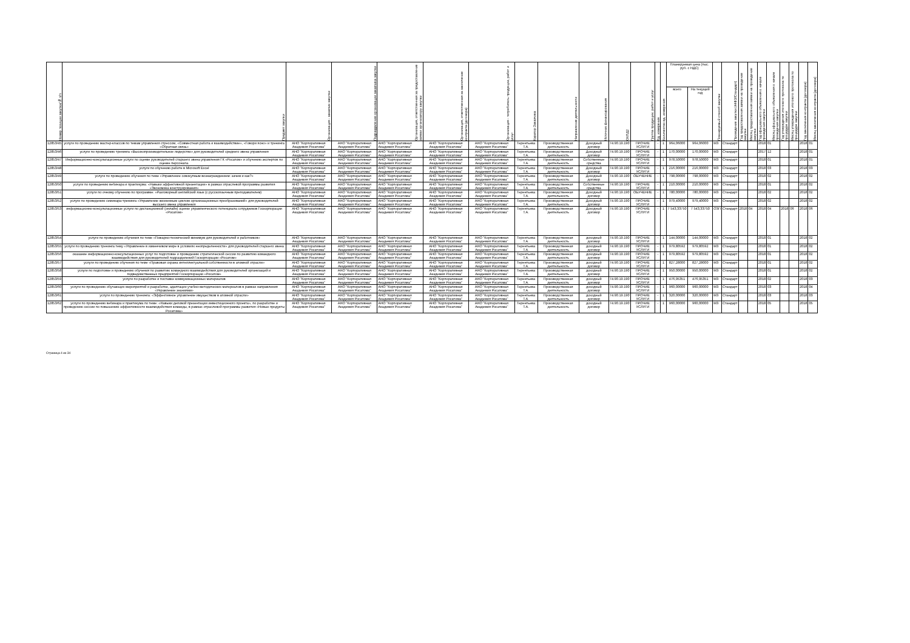| Номер позиции закупки/№ п/п | Предмет закупки | Организация - заказчик закупки | Подразделение организации заказчика закупки | Организация, ответственная за предоставление заявки организатору закупки | Организация, ответственная за заключение контракта (договора) | Организация - потребитель продукции, работ и услуг | Куратор Заказчика | Направление деятельности | Источник финансирования | ОКПД2 | Группа продукции, работ и услуг | Ед. измерения | Количество ед. измерения | Планируемая цена (тыс. руб. с НДС) | | Планируемый способ закупки | Проведение закупки (44ФЗ/Стандарт) | Год предоставления заявки на проведение закупки | Месяц предоставления заявки на проведение закупки | Год официального объявления о начале проведения закупки | Месяц официального объявления о начале проведения закупки | Год утверждения итогового протокола по процедуре закупки | Месяц утверждения итогового протокола по процедуре закупки | Год заключения контракта (договора) | Месяц заключения контракта (договора) |
| --- | --- | --- | --- | --- | --- | --- | --- | --- | --- | --- | --- | --- | --- | --- | --- | --- | --- | --- | --- | --- | --- | --- | --- | --- | --- |
| | | | | | | | | | | | | | | всего | На текущий год | | | | | | | | | | |
| 12853/45 | услуги по проведению мастер-классов по темам управления стрессом, «Совместная работа и взаимодействие», «Говори ясно» и тренинга «Обратная связь» | АНО "Корпоративная Академия Росатома" | АНО "Корпоративная Академия Росатома" | АНО "Корпоративная Академия Росатома" | АНО "Корпоративная Академия Росатома" | АНО "Корпоративная Академия Росатома" | Терентьева Т.А. | Производственная деятельность | Доходный договор | 74.90.19.190 | ПРОЧИЕ УСЛУГИ | - | 1 | 964,06000 | 964,06000 | МЗ | Стандарт | | | 2018 | 01 | | | 2018 | 01 |
| 12853/46 | услуги по проведению тренинга «Высокопроизводительное лидерство» для руководителей среднего звена управления | АНО "Корпоративная Академия Росатома" | АНО "Корпоративная Академия Росатома" | АНО "Корпоративная Академия Росатома" | АНО "Корпоративная Академия Росатома" | АНО "Корпоративная Академия Росатома" | Терентьева Т.А. | Производственная деятельность | Доходный договор | 74.90.19.190 | ПРОЧИЕ УСЛУГИ | - | 1 | 170,00000 | 170,00000 | МЗ | Стандарт | | | 2017 | 12 | | | 2018 | 01 |
| 12853/47 | Информационно-консультационные услуги по оценке руководителей старшего звена управления ГК «Росатом» и обучению экспертов по оценке персонала. | АНО "Корпоративная Академия Росатома" | АНО "Корпоративная Академия Росатома" | АНО "Корпоративная Академия Росатома" | АНО "Корпоративная Академия Росатома" | АНО "Корпоративная Академия Росатома" | Терентьева Т.А. | Производственная деятельность | Собственные средства | 74.90.19.190 | ПРОЧИЕ УСЛУГИ | - | 1 | 978,50000 | 978,50000 | МЗ | Стандарт | | | 2018 | 01 | | | 2018 | 01 |
| 12853/48 | услуги по обучению работе в Microsoft Excel | АНО "Корпоративная Академия Росатома" | АНО "Корпоративная Академия Росатома" | АНО "Корпоративная Академия Росатома" | АНО "Корпоративная Академия Росатома" | АНО "Корпоративная Академия Росатома" | Терентьева Т.А. | Производственная деятельность | Доходный договор | 74.90.19.190 | ПРОЧИЕ УСЛУГИ | - | 1 | 216,00000 | 216,00000 | МЗ | Стандарт | | | 2018 | 03 | | | 2018 | 03 |
| 12853/49 | услуги по проведению обучения по теме «Управление совокупным вознаграждением: зачем и как?» | АНО "Корпоративная Академия Росатома" | АНО "Корпоративная Академия Росатома" | АНО "Корпоративная Академия Росатома" | АНО "Корпоративная Академия Росатома" | АНО "Корпоративная Академия Росатома" | Терентьева Т.А. | Производственная деятельность | Доходный договор | 74.90.19.190 | ОБУЧЕНИЕ | - | 1 | 798,00000 | 798,00000 | МЗ | Стандарт | | | 2018 | 02 | | | 2018 | 02 |
| 12853/50 | услуги по проведению вебинара и практикума: «Навыки эффективной презентации» в рамках отраслевой программы развития «Экономика конструирования» | АНО "Корпоративная Академия Росатома" | АНО "Корпоративная Академия Росатома" | АНО "Корпоративная Академия Росатома" | АНО "Корпоративная Академия Росатома" | АНО "Корпоративная Академия Росатома" | Терентьева Т.А. | Производственная деятельность | Собственные средства | 74.90.19.190 | ПРОЧИЕ УСЛУГИ | - | 1 | 210,00000 | 210,00000 | МЗ | Стандарт | | | 2018 | 01 | | | 2018 | 02 |
| 12853/51 | услуги по очному обучению по программе: «Разговорный английский язык (с русскоязычным преподавателем) | АНО "Корпоративная Академия Росатома" | АНО "Корпоративная Академия Росатома" | АНО "Корпоративная Академия Росатома" | АНО "Корпоративная Академия Росатома" | АНО "Корпоративная Академия Росатома" | Терентьева Т.А. | Производственная деятельность | Доходный договор | 74.90.19.190 | ОБУЧЕНИЕ | - | 1 | 780,00000 | 780,00000 | МЗ | Стандарт | | | 2018 | 02 | | | 2018 | 02 |
| 12853/52 | услуги по проведению семинара-тренинга «Управление жизненным циклом организационных преобразований» для руководителей высшего звена управления | АНО "Корпоративная Академия Росатома" | АНО "Корпоративная Академия Росатома" | АНО "Корпоративная Академия Росатома" | АНО "Корпоративная Академия Росатома" | АНО "Корпоративная Академия Росатома" | Терентьева Т.А. | Производственная деятельность | Доходный договор | 74.90.19.190 | ПРОЧИЕ УСЛУГИ | - | 1 | 979,40000 | 979,40000 | МЗ | Стандарт | | | 2018 | 02 | | | 2018 | 02 |
| 12853/53 | информационно-консультационные услуги по дистанционной (онлайн) оценке управленческого потенциала сотрудников Госкорпорации «Росатом» | АНО "Корпоративная Академия Росатома" | АНО "Корпоративная Академия Росатома" | АНО "Корпоративная Академия Росатома" | АНО "Корпоративная Академия Росатома" | АНО "Корпоративная Академия Росатома" | Терентьева Т.А. | Производственная деятельность | Доходный договор | 74.90.19.190 | ПРОЧИЕ УСЛУГИ | - | 1 | 7 543,33750 | 7 543,33750 | ОЗП | Стандарт | 2018 | 04 | 2018 | 04 | 2018 | 06 | 2018 | 06 |
| 12853/54 | услуги по проведению обучения по теме «Пожарно-технический минимум для руководителей и работников» | АНО "Корпоративная Академия Росатома" | АНО "Корпоративная Академия Росатома" | АНО "Корпоративная Академия Росатома" | АНО "Корпоративная Академия Росатома" | АНО "Корпоративная Академия Росатома" | Терентьева Т.А. | Производственная деятельность | доходный договор | 74.90.19.190 | ПРОЧИЕ УСЛУГИ | - | 1 | 144,00000 | 144,00000 | МЗ | Стандарт | | | 2018 | 01 | | | 2018 | 02 |
| 12853/55 | услуги по проведению тренинга тему «Управление в изменчивом мире в условиях неопределенности» для руководителей старшего звена | АНО "Корпоративная Академия Росатома" | АНО "Корпоративная Академия Росатома" | АНО "Корпоративная Академия Росатома" | АНО "Корпоративная Академия Росатома" | АНО "Корпоративная Академия Росатома" | Терентьева Т.А. | Производственная деятельность | доходный договор | 74.90.19.190 | ПРОЧИЕ УСЛУГИ | - | 1 | 979,80592 | 979,80592 | МЗ | Стандарт | | | 2018 | 01 | | | 2018 | 02 |
| 12853/56 | оказание информационно-консультационных услуг по подготовке и проведению стратегической сессии по развитию командного взаимодействия для руководителей подразделений Госкорпорации «Росатом» | АНО "Корпоративная Академия Росатома" | АНО "Корпоративная Академия Росатома" | АНО "Корпоративная Академия Росатома" | АНО "Корпоративная Академия Росатома" | АНО "Корпоративная Академия Росатома" | Терентьева Т.А. | Производственная деятельность | доходный договор | 74.90.19.190 | ПРОЧИЕ УСЛУГИ | - | 1 | 979,80592 | 979,80592 | МЗ | Стандарт | | | 2018 | 01 | | | 2018 | 02 |
| 12853/57 | услуги по проведению обучения по теме «Правовая охрана интеллектуальной собственности в атомной отрасли» | АНО "Корпоративная Академия Росатома" | АНО "Корпоративная Академия Росатома" | АНО "Корпоративная Академия Росатома" | АНО "Корпоративная Академия Росатома" | АНО "Корпоративная Академия Росатома" | Терентьева Т.А. | Производственная деятельность | доходный договор | 74.90.19.190 | ПРОЧИЕ УСЛУГИ | - | 1 | 827,28000 | 827,28000 | МЗ | Стандарт | | | 2018 | 01 | | | 2018 | 02 |
| 12853/58 | услуги по подготовке и проведению обучения по развитию командного взаимодействия для руководителей организаций и подведомственных предприятий Госкорпорации «Росатом» | АНО "Корпоративная Академия Росатома" | АНО "Корпоративная Академия Росатома" | АНО "Корпоративная Академия Росатома" | АНО "Корпоративная Академия Росатома" | АНО "Корпоративная Академия Росатома" | Терентьева Т.А. | Производственная деятельность | доходный договор | 74.90.19.190 | ПРОЧИЕ УСЛУГИ | - | 1 | 950,00000 | 950,00000 | МЗ | Стандарт | | | 2018 | 01 | | | 2018 | 02 |
| 12853/59 | услуги по разработке и поставке коммуникационных материалов | АНО "Корпоративная Академия Росатома" | АНО "Корпоративная Академия Росатома" | АНО "Корпоративная Академия Росатома" | АНО "Корпоративная Академия Росатома" | АНО "Корпоративная Академия Росатома" | Терентьева Т.А. | Производственная деятельность | доходный договор | 74.90.19.190 | ПРОЧИЕ УСЛУГИ | - | 1 | 476,95351 | 476,95351 | МЗ | Стандарт | | | 2018 | 02 | | | 2018 | 03 |
| 12853/60 | услуги по проведению обучающих мероприятий и разработке, адаптации учебно-методических материалов в рамках направления «Управление знаниями» | АНО "Корпоративная Академия Росатома" | АНО "Корпоративная Академия Росатома" | АНО "Корпоративная Академия Росатома" | АНО "Корпоративная Академия Росатома" | АНО "Корпоративная Академия Росатома" | Терентьева Т.А. | Производственная деятельность | доходный договор | 74.90.19.190 | ПРОЧИЕ УСЛУГИ | - | 1 | 960,00000 | 960,00000 | МЗ | Стандарт | | | 2018 | 03 | | | 2018 | 04 |
| 12853/61 | услуги по проведению тренинга: «Эффективное управление имуществом в атомной отрасли» | АНО "Корпоративная Академия Росатома" | АНО "Корпоративная Академия Росатома" | АНО "Корпоративная Академия Росатома" | АНО "Корпоративная Академия Росатома" | АНО "Корпоративная Академия Росатома" | Терентьева Т.А. | Производственная деятельность | доходный договор | 74.90.19.190 | ПРОЧИЕ УСЛУГИ | - | 1 | 320,00000 | 320,00000 | МЗ | Стандарт | | | 2018 | 03 | | | 2018 | 03 |
| 12853/62 | услуги по проведению вебинара и практикума по теме: «Навыки деловой презентации инвестиционного проекта», по разработке и проведению сессии по повышению эффективности взаимодействия команды, в рамках отраслевой программы развития «Новые продукты Росатома» | АНО "Корпоративная Академия Росатома" | АНО "Корпоративная Академия Росатома" | АНО "Корпоративная Академия Росатома" | АНО "Корпоративная Академия Росатома" | АНО "Корпоративная Академия Росатома" | Терентьева Т.А. | Производственная деятельность | доходный договор | 74.90.19.190 | ПРОЧИЕ УСЛУГИ | - | 1 | 960,00000 | 960,00000 | МЗ | Стандарт | | | 2018 | 05 | | | 2018 | 05 |
Страница 4 из 34